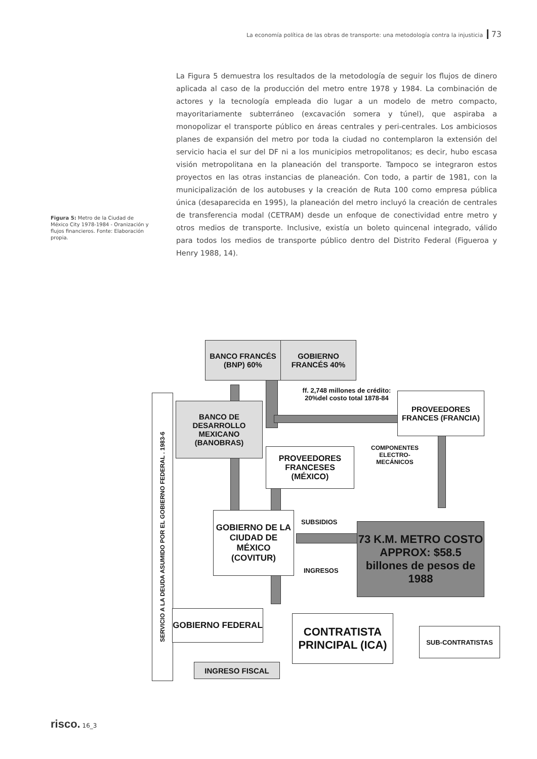La economía política de las obras de transporte: una metodología contra la injusticia 73
La Figura 5 demuestra los resultados de la metodología de seguir los flujos de dinero aplicada al caso de la producción del metro entre 1978 y 1984. La combinación de actores y la tecnología empleada dio lugar a un modelo de metro compacto, mayoritariamente subterráneo (excavación somera y túnel), que aspiraba a monopolizar el transporte público en áreas centrales y peri-centrales. Los ambiciosos planes de expansión del metro por toda la ciudad no contemplaron la extensión del servicio hacia el sur del DF ni a los municipios metropolitanos; es decir, hubo escasa visión metropolitana en la planeación del transporte. Tampoco se integraron estos proyectos en las otras instancias de planeación. Con todo, a partir de 1981, con la municipalización de los autobuses y la creación de Ruta 100 como empresa pública única (desaparecida en 1995), la planeación del metro incluyó la creación de centrales de transferencia modal (CETRAM) desde un enfoque de conectividad entre metro y otros medios de transporte. Inclusive, existía un boleto quincenal integrado, válido para todos los medios de transporte público dentro del Distrito Federal (Figueroa y Henry 1988, 14).
Figura 5: Metro de la Ciudad de México City 1978-1984 - Oranización y flujos financieros. Fonte: Elaboración propia.
BANCO FRANCÉS (BNP) 60%
GOBIERNO FRANCÉS 40%
SERVICIO A LA DEUDA ASUMIDO POR EL GOBIERNO FEDERAL . 1983-6
BANCO DE DESARROLLO MEXICANO (BANOBRAS)
ff. 2,748 millones de crédito: 20%del costo total 1878-84
PROVEEDORES FRANCES (FRANCIA)
PROVEEDORES FRANCESES (MÉXICO)
COMPONENTES ELECTRO-MECÁNICOS
GOBIERNO DE LA CIUDAD DE MÉXICO (COVITUR)
SUBSIDIOS
INGRESOS
73 K.M. METRO COSTO APPROX: $58.5 billones de pesos de 1988
GOBIERNO FEDERAL
CONTRATISTA PRINCIPAL (ICA)
SUB-CONTRATISTAS
INGRESO FISCAL
risco. 16_3